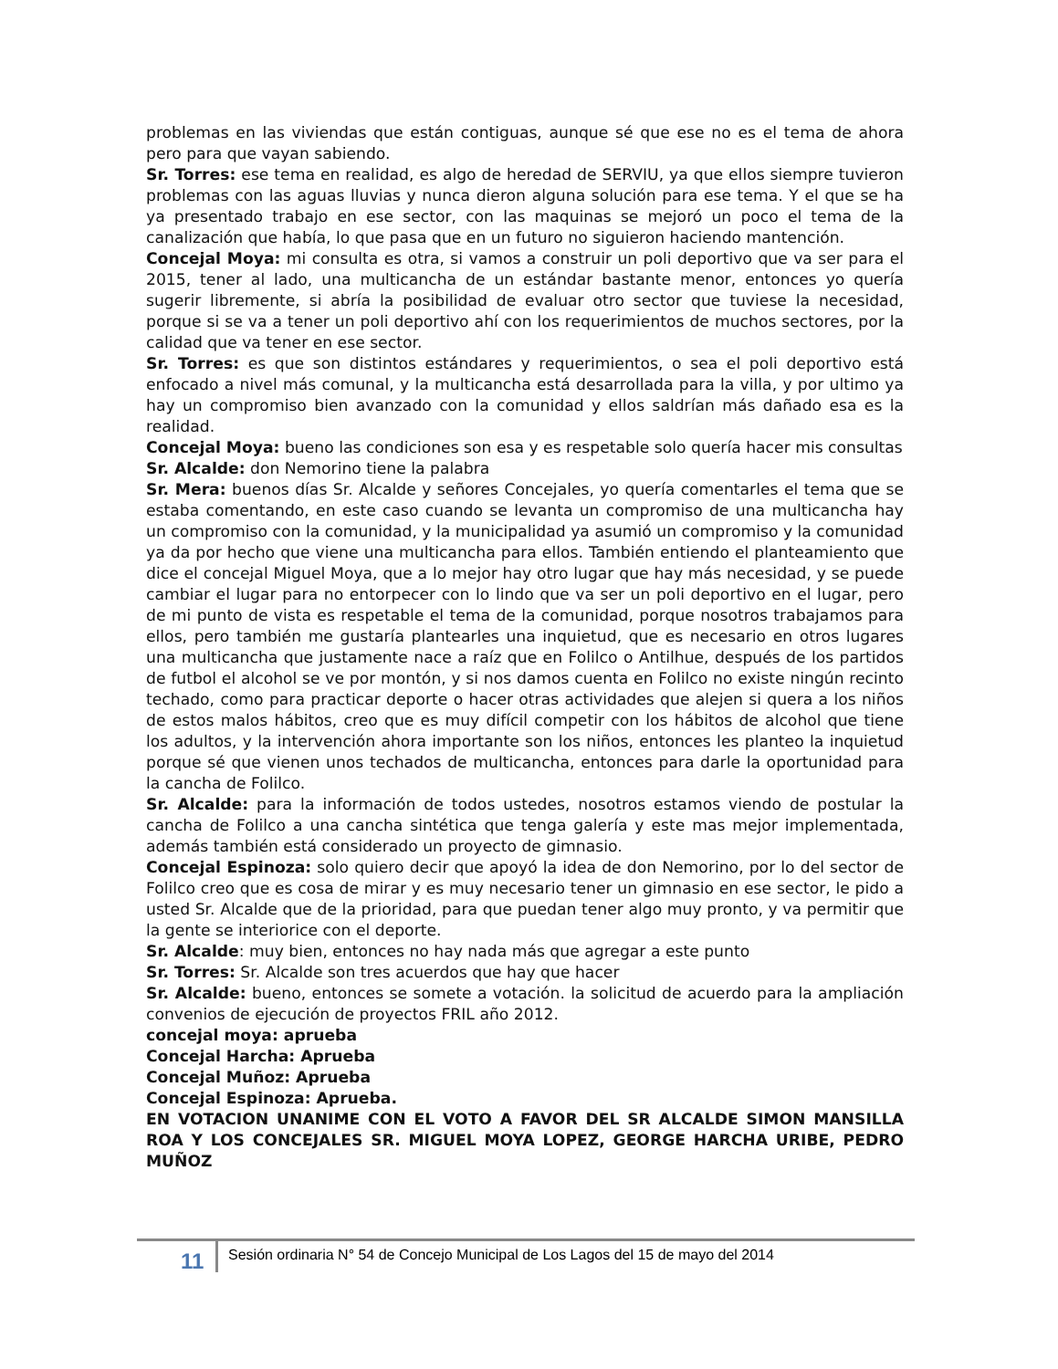problemas en las viviendas que están contiguas, aunque sé que ese no es el tema de ahora pero para que vayan sabiendo.
Sr. Torres: ese tema en realidad, es algo de heredad de SERVIU, ya que ellos siempre tuvieron problemas con las aguas lluvias y nunca dieron alguna solución para ese tema. Y el que se ha ya presentado trabajo en ese sector, con las maquinas se mejoró un poco el tema de la canalización que había, lo que pasa que en un futuro no siguieron haciendo mantención.
Concejal Moya: mi consulta es otra, si vamos a construir un poli deportivo que va ser para el 2015, tener al lado, una multicancha de un estándar bastante menor, entonces yo quería sugerir libremente, si abría la posibilidad de evaluar otro sector que tuviese la necesidad, porque si se va a tener un poli deportivo ahí con los requerimientos de muchos sectores, por la calidad que va tener en ese sector.
Sr. Torres: es que son distintos estándares y requerimientos, o sea el poli deportivo está enfocado a nivel más comunal, y la multicancha está desarrollada para la villa, y por ultimo ya hay un compromiso bien avanzado con la comunidad y ellos saldrían más dañado esa es la realidad.
Concejal Moya: bueno las condiciones son esa y es respetable solo quería hacer mis consultas
Sr. Alcalde: don Nemorino tiene la palabra
Sr. Mera: buenos días Sr. Alcalde y señores Concejales, yo quería comentarles el tema que se estaba comentando, en este caso cuando se levanta un compromiso de una multicancha hay un compromiso con la comunidad, y la municipalidad ya asumió un compromiso y la comunidad ya da por hecho que viene una multicancha para ellos. También entiendo el planteamiento que dice el concejal Miguel Moya, que a lo mejor hay otro lugar que hay más necesidad, y se puede cambiar el lugar para no entorpecer con lo lindo que va ser un poli deportivo en el lugar, pero de mi punto de vista es respetable el tema de la comunidad, porque nosotros trabajamos para ellos, pero también me gustaría plantearles una inquietud, que es necesario en otros lugares una multicancha que justamente nace a raíz que en Folilco o Antilhue, después de los partidos de futbol el alcohol se ve por montón, y si nos damos cuenta en Folilco no existe ningún recinto techado, como para practicar deporte o hacer otras actividades que alejen si quera a los niños de estos malos hábitos, creo que es muy difícil competir con los hábitos de alcohol que tiene los adultos, y la intervención ahora importante son los niños, entonces les planteo la inquietud porque sé que vienen unos techados de multicancha, entonces para darle la oportunidad para la cancha de Folilco.
Sr. Alcalde: para la información de todos ustedes, nosotros estamos viendo de postular la cancha de Folilco a una cancha sintética que tenga galería y este mas mejor implementada, además también está considerado un proyecto de gimnasio.
Concejal Espinoza: solo quiero decir que apoyó la idea de don Nemorino, por lo del sector de Folilco creo que es cosa de mirar y es muy necesario tener un gimnasio en ese sector, le pido a usted Sr. Alcalde que de la prioridad, para que puedan tener algo muy pronto, y va permitir que la gente se interiorice con el deporte.
Sr. Alcalde: muy bien, entonces no hay nada más que agregar a este punto
Sr. Torres: Sr. Alcalde son tres acuerdos que hay que hacer
Sr. Alcalde: bueno, entonces se somete a votación. la solicitud de acuerdo para la ampliación convenios de ejecución de proyectos FRIL año 2012.
concejal moya: aprueba
Concejal Harcha: Aprueba
Concejal Muñoz: Aprueba
Concejal Espinoza: Aprueba.
EN VOTACION UNANIME CON EL VOTO A FAVOR DEL SR ALCALDE SIMON MANSILLA ROA Y LOS CONCEJALES SR. MIGUEL MOYA LOPEZ, GEORGE HARCHA URIBE, PEDRO MUÑOZ
11
Sesión ordinaria N° 54 de Concejo Municipal de Los Lagos del 15 de mayo del 2014